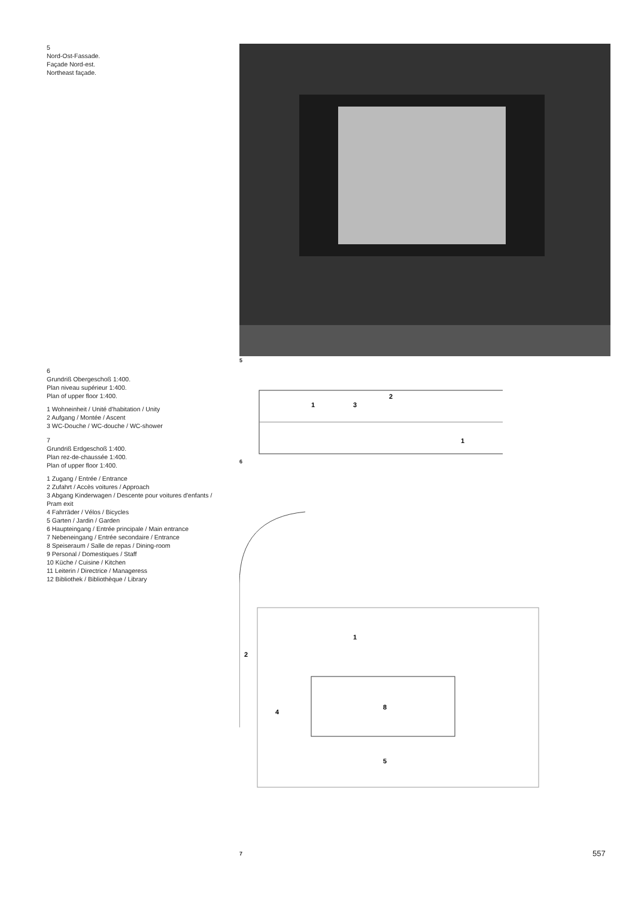5
Nord-Ost-Fassade.
Façade Nord-est.
Northeast façade.
6
Grundriß Obergeschoß 1:400.
Plan niveau supérieur 1:400.
Plan of upper floor 1:400.
1 Wohneinheit / Unité d'habitation / Unity
2 Aufgang / Montée / Ascent
3 WC-Douche / WC-douche / WC-shower
7
Grundriß Erdgeschoß 1:400.
Plan rez-de-chaussée 1:400.
Plan of upper floor 1:400.
1 Zugang / Entrée / Entrance
2 Zufahrt / Accès voitures / Approach
3 Abgang Kinderwagen / Descente pour voitures d'enfants / Pram exit
4 Fahrräder / Vélos / Bicycles
5 Garten / Jardin / Garden
6 Haupteingang / Entrée principale / Main entrance
7 Nebeneingang / Entrée secondaire / Entrance
8 Speiseraum / Salle de repas / Dining-room
9 Personal / Domestiques / Staff
10 Küche / Cuisine / Kitchen
11 Leiterin / Directrice / Manageress
12 Bibliothek / Bibliothèque / Library
5
1
2
3
1
6
2
1
4
8
5
7
557